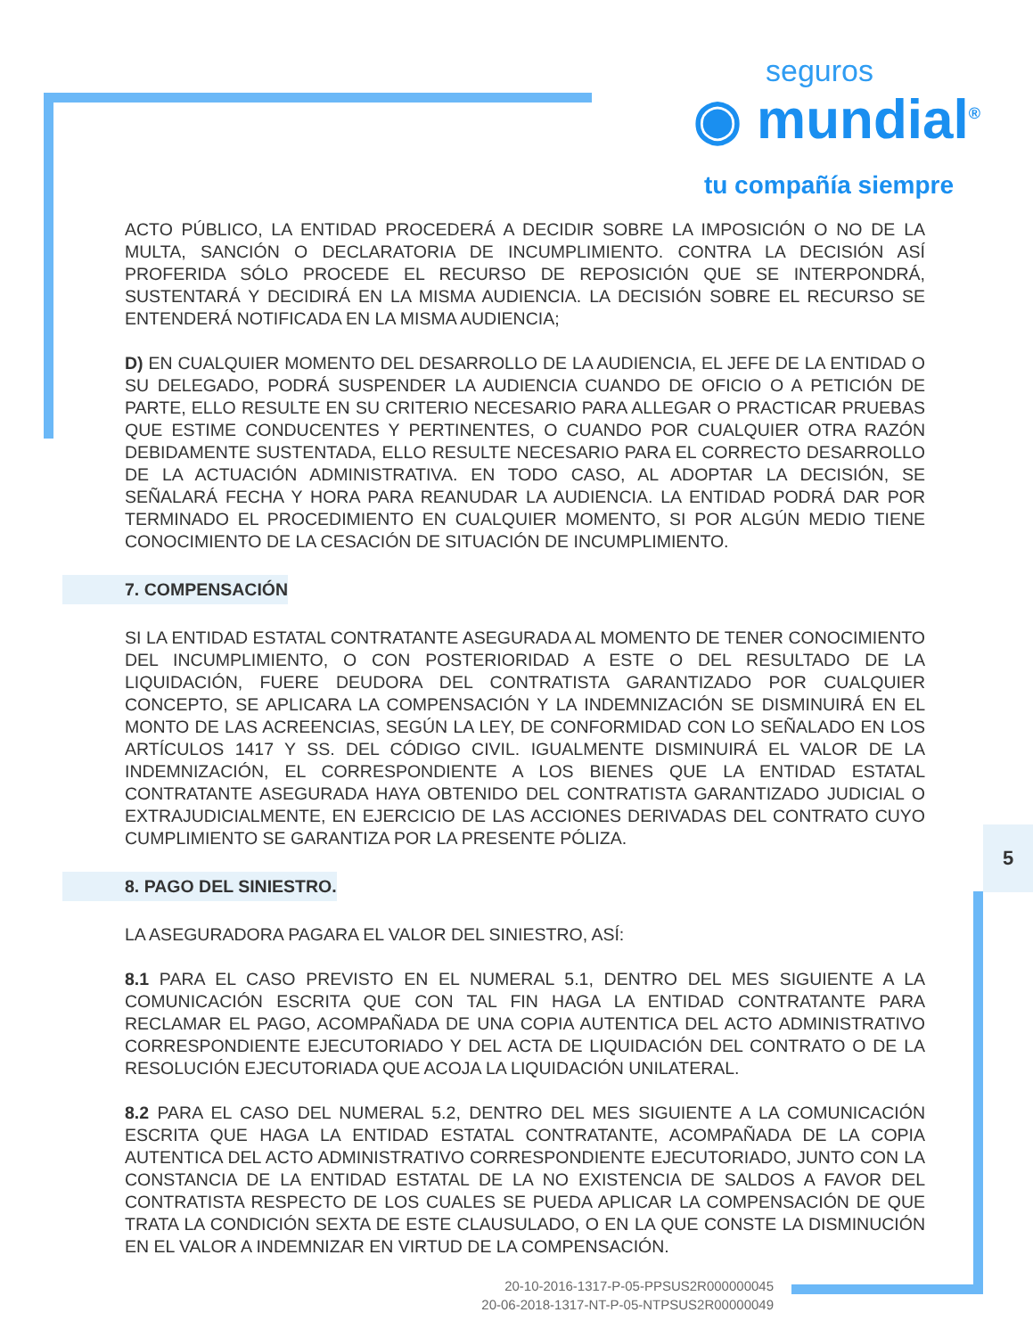seguros
◉ mundial<sup>®</sup>
tu compañía siempre
ACTO PÚBLICO, LA ENTIDAD PROCEDERÁ A DECIDIR SOBRE LA IMPOSICIÓN O NO DE LA MULTA, SANCIÓN O DECLARATORIA DE INCUMPLIMIENTO. CONTRA LA DECISIÓN ASÍ PROFERIDA SÓLO PROCEDE EL RECURSO DE REPOSICIÓN QUE SE INTERPONDRÁ, SUSTENTARÁ Y DECIDIRÁ EN LA MISMA AUDIENCIA. LA DECISIÓN SOBRE EL RECURSO SE ENTENDERÁ NOTIFICADA EN LA MISMA AUDIENCIA;
D) EN CUALQUIER MOMENTO DEL DESARROLLO DE LA AUDIENCIA, EL JEFE DE LA ENTIDAD O SU DELEGADO, PODRÁ SUSPENDER LA AUDIENCIA CUANDO DE OFICIO O A PETICIÓN DE PARTE, ELLO RESULTE EN SU CRITERIO NECESARIO PARA ALLEGAR O PRACTICAR PRUEBAS QUE ESTIME CONDUCENTES Y PERTINENTES, O CUANDO POR CUALQUIER OTRA RAZÓN DEBIDAMENTE SUSTENTADA, ELLO RESULTE NECESARIO PARA EL CORRECTO DESARROLLO DE LA ACTUACIÓN ADMINISTRATIVA. EN TODO CASO, AL ADOPTAR LA DECISIÓN, SE SEÑALARÁ FECHA Y HORA PARA REANUDAR LA AUDIENCIA. LA ENTIDAD PODRÁ DAR POR TERMINADO EL PROCEDIMIENTO EN CUALQUIER MOMENTO, SI POR ALGÚN MEDIO TIENE CONOCIMIENTO DE LA CESACIÓN DE SITUACIÓN DE INCUMPLIMIENTO.
7. COMPENSACIÓN
SI LA ENTIDAD ESTATAL CONTRATANTE ASEGURADA AL MOMENTO DE TENER CONOCIMIENTO DEL INCUMPLIMIENTO, O CON POSTERIORIDAD A ESTE O DEL RESULTADO DE LA LIQUIDACIÓN, FUERE DEUDORA DEL CONTRATISTA GARANTIZADO POR CUALQUIER CONCEPTO, SE APLICARA LA COMPENSACIÓN Y LA INDEMNIZACIÓN SE DISMINUIRÁ EN EL MONTO DE LAS ACREENCIAS, SEGÚN LA LEY, DE CONFORMIDAD CON LO SEÑALADO EN LOS ARTÍCULOS 1417 Y SS. DEL CÓDIGO CIVIL. IGUALMENTE DISMINUIRÁ EL VALOR DE LA INDEMNIZACIÓN, EL CORRESPONDIENTE A LOS BIENES QUE LA ENTIDAD ESTATAL CONTRATANTE ASEGURADA HAYA OBTENIDO DEL CONTRATISTA GARANTIZADO JUDICIAL O EXTRAJUDICIALMENTE, EN EJERCICIO DE LAS ACCIONES DERIVADAS DEL CONTRATO CUYO CUMPLIMIENTO SE GARANTIZA POR LA PRESENTE PÓLIZA.
8. PAGO DEL SINIESTRO.
LA ASEGURADORA PAGARA EL VALOR DEL SINIESTRO, ASÍ:
8.1 PARA EL CASO PREVISTO EN EL NUMERAL 5.1, DENTRO DEL MES SIGUIENTE A LA COMUNICACIÓN ESCRITA QUE CON TAL FIN HAGA LA ENTIDAD CONTRATANTE PARA RECLAMAR EL PAGO, ACOMPAÑADA DE UNA COPIA AUTENTICA DEL ACTO ADMINISTRATIVO CORRESPONDIENTE EJECUTORIADO Y DEL ACTA DE LIQUIDACIÓN DEL CONTRATO O DE LA RESOLUCIÓN EJECUTORIADA QUE ACOJA LA LIQUIDACIÓN UNILATERAL.
8.2 PARA EL CASO DEL NUMERAL 5.2, DENTRO DEL MES SIGUIENTE A LA COMUNICACIÓN ESCRITA QUE HAGA LA ENTIDAD ESTATAL CONTRATANTE, ACOMPAÑADA DE LA COPIA AUTENTICA DEL ACTO ADMINISTRATIVO CORRESPONDIENTE EJECUTORIADO, JUNTO CON LA CONSTANCIA DE LA ENTIDAD ESTATAL DE LA NO EXISTENCIA DE SALDOS A FAVOR DEL CONTRATISTA RESPECTO DE LOS CUALES SE PUEDA APLICAR LA COMPENSACIÓN DE QUE TRATA LA CONDICIÓN SEXTA DE ESTE CLAUSULADO, O EN LA QUE CONSTE LA DISMINUCIÓN EN EL VALOR A INDEMNIZAR EN VIRTUD DE LA COMPENSACIÓN.
5
20-10-2016-1317-P-05-PPSUS2R000000045
20-06-2018-1317-NT-P-05-NTPSUS2R00000049